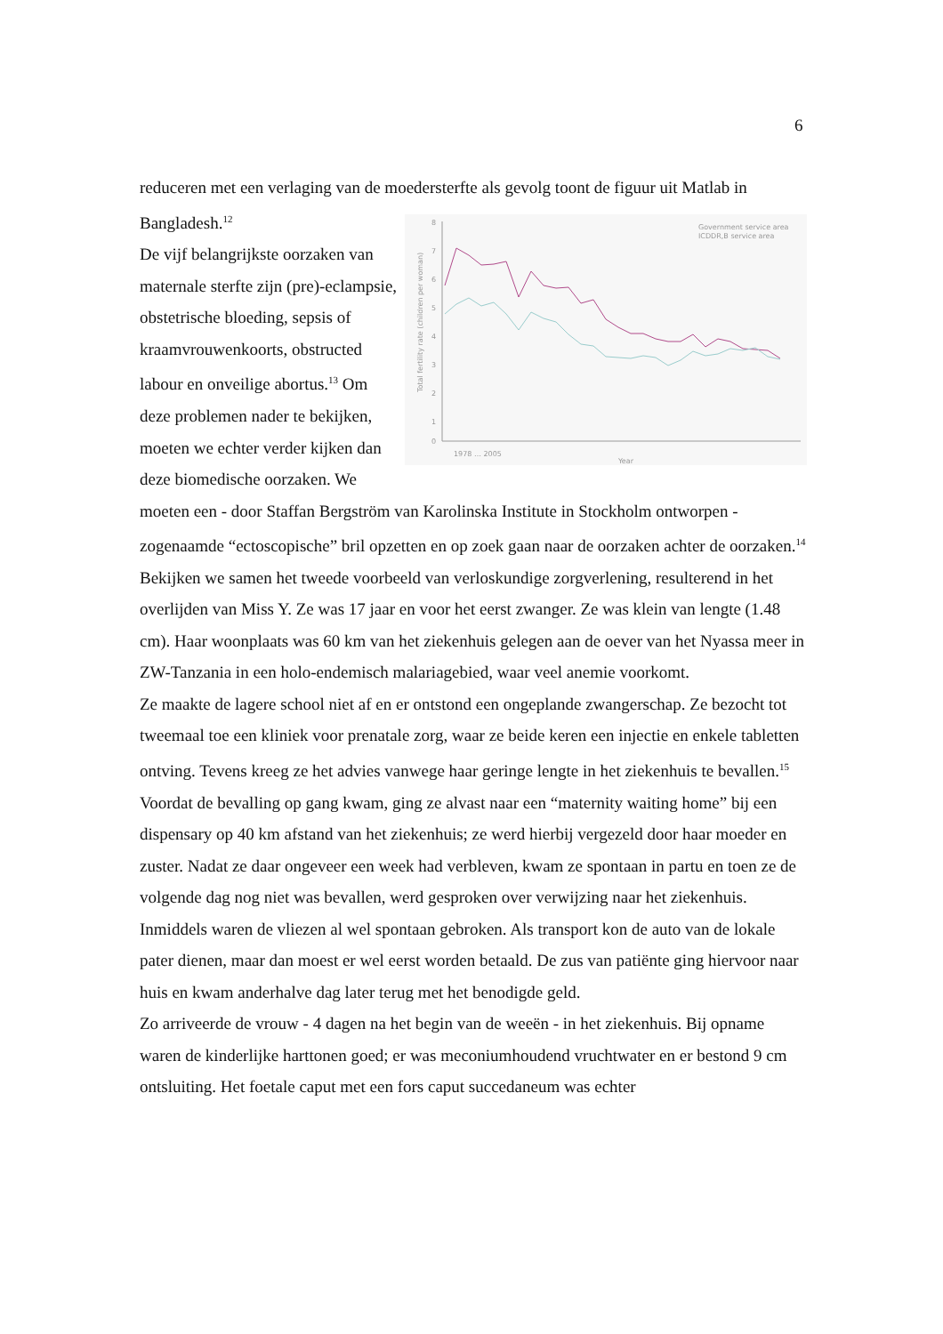6
reduceren met een verlaging van de moedersterfte als gevolg toont de figuur uit Matlab in
8
7
6
5
4
3
2
1
0
Total fertility rate (children per woman)
Year
1978 … 2005
Government service area
ICDDR,B service area
Bangladesh.<sup>12</sup>
De vijf belangrijkste oorzaken van maternale sterfte zijn (pre)-eclampsie, obstetrische bloeding, sepsis of kraamvrouwenkoorts, obstructed labour en onveilige abortus.<sup>13</sup> Om deze problemen nader te bekijken, moeten we echter verder kijken dan deze biomedische oorzaken. We moeten een - door Staffan Bergström van Karolinska Institute in Stockholm ontworpen - zogenaamde “ectoscopische” bril opzetten en op zoek gaan naar de oorzaken achter de oorzaken.<sup>14</sup>
Bekijken we samen het tweede voorbeeld van verloskundige zorgverlening, resulterend in het overlijden van Miss Y. Ze was 17 jaar en voor het eerst zwanger. Ze was klein van lengte (1.48 cm). Haar woonplaats was 60 km van het ziekenhuis gelegen aan de oever van het Nyassa meer in ZW-Tanzania in een holo-endemisch malariagebied, waar veel anemie voorkomt.
Ze maakte de lagere school niet af en er ontstond een ongeplande zwangerschap. Ze bezocht tot tweemaal toe een kliniek voor prenatale zorg, waar ze beide keren een injectie en enkele tabletten ontving. Tevens kreeg ze het advies vanwege haar geringe lengte in het ziekenhuis te bevallen.<sup>15</sup> Voordat de bevalling op gang kwam, ging ze alvast naar een “maternity waiting home” bij een dispensary op 40 km afstand van het ziekenhuis; ze werd hierbij vergezeld door haar moeder en zuster. Nadat ze daar ongeveer een week had verbleven, kwam ze spontaan in partu en toen ze de volgende dag nog niet was bevallen, werd gesproken over verwijzing naar het ziekenhuis. Inmiddels waren de vliezen al wel spontaan gebroken. Als transport kon de auto van de lokale pater dienen, maar dan moest er wel eerst worden betaald. De zus van patiënte ging hiervoor naar huis en kwam anderhalve dag later terug met het benodigde geld.
Zo arriveerde de vrouw - 4 dagen na het begin van de weeën - in het ziekenhuis. Bij opname waren de kinderlijke harttonen goed; er was meconiumhoudend vruchtwater en er bestond 9 cm ontsluiting. Het foetale caput met een fors caput succedaneum was echter